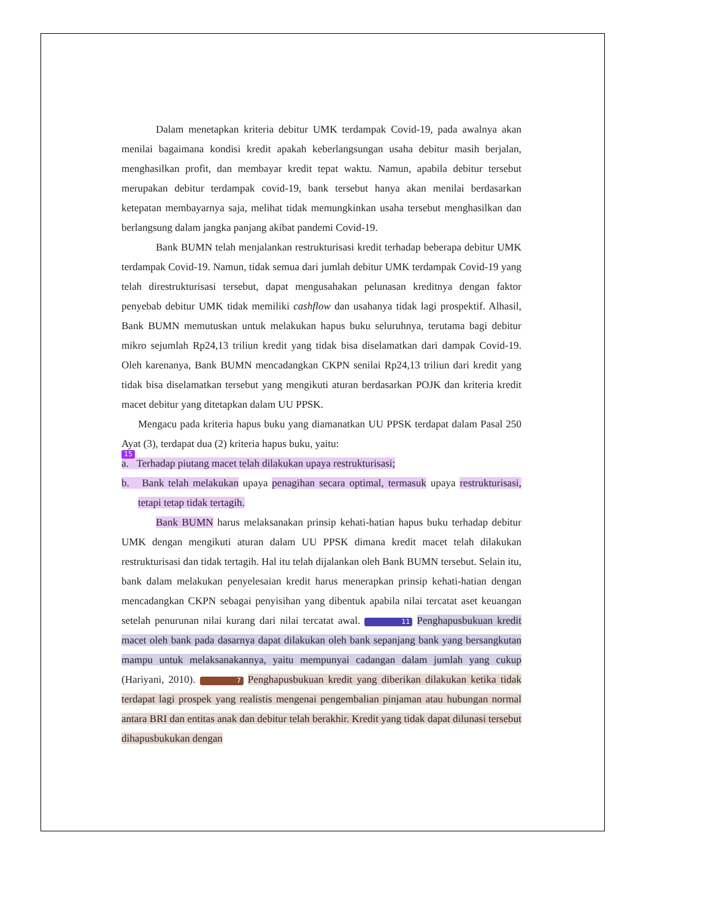Dalam menetapkan kriteria debitur UMK terdampak Covid-19, pada awalnya akan menilai bagaimana kondisi kredit apakah keberlangsungan usaha debitur masih berjalan, menghasilkan profit, dan membayar kredit tepat waktu. Namun, apabila debitur tersebut merupakan debitur terdampak covid-19, bank tersebut hanya akan menilai berdasarkan ketepatan membayarnya saja, melihat tidak memungkinkan usaha tersebut menghasilkan dan berlangsung dalam jangka panjang akibat pandemi Covid-19.
Bank BUMN telah menjalankan restrukturisasi kredit terhadap beberapa debitur UMK terdampak Covid-19. Namun, tidak semua dari jumlah debitur UMK terdampak Covid-19 yang telah direstrukturisasi tersebut, dapat mengusahakan pelunasan kreditnya dengan faktor penyebab debitur UMK tidak memiliki cashflow dan usahanya tidak lagi prospektif. Alhasil, Bank BUMN memutuskan untuk melakukan hapus buku seluruhnya, terutama bagi debitur mikro sejumlah Rp24,13 triliun kredit yang tidak bisa diselamatkan dari dampak Covid-19. Oleh karenanya, Bank BUMN mencadangkan CKPN senilai Rp24,13 triliun dari kredit yang tidak bisa diselamatkan tersebut yang mengikuti aturan berdasarkan POJK dan kriteria kredit macet debitur yang ditetapkan dalam UU PPSK.
Mengacu pada kriteria hapus buku yang diamanatkan UU PPSK terdapat dalam Pasal 250 Ayat (3), terdapat dua (2) kriteria hapus buku, yaitu:
15
a. Terhadap piutang macet telah dilakukan upaya restrukturisasi;
b. Bank telah melakukan upaya penagihan secara optimal, termasuk upaya restrukturisasi, tetapi tetap tidak tertagih.
Bank BUMN harus melaksanakan prinsip kehati-hatian hapus buku terhadap debitur UMK dengan mengikuti aturan dalam UU PPSK dimana kredit macet telah dilakukan restrukturisasi dan tidak tertagih. Hal itu telah dijalankan oleh Bank BUMN tersebut. Selain itu, bank dalam melakukan penyelesaian kredit harus menerapkan prinsip kehati-hatian dengan mencadangkan CKPN sebagai penyisihan yang dibentuk apabila nilai tercatat aset keuangan setelah penurunan nilai kurang dari nilai tercatat awal. 11 Penghapusbukuan kredit macet oleh bank pada dasarnya dapat dilakukan oleh bank sepanjang bank yang bersangkutan mampu untuk melaksanakannya, yaitu mempunyai cadangan dalam jumlah yang cukup (Hariyani, 2010). 7 Penghapusbukuan kredit yang diberikan dilakukan ketika tidak terdapat lagi prospek yang realistis mengenai pengembalian pinjaman atau hubungan normal antara BRI dan entitas anak dan debitur telah berakhir. Kredit yang tidak dapat dilunasi tersebut dihapusbukukan dengan